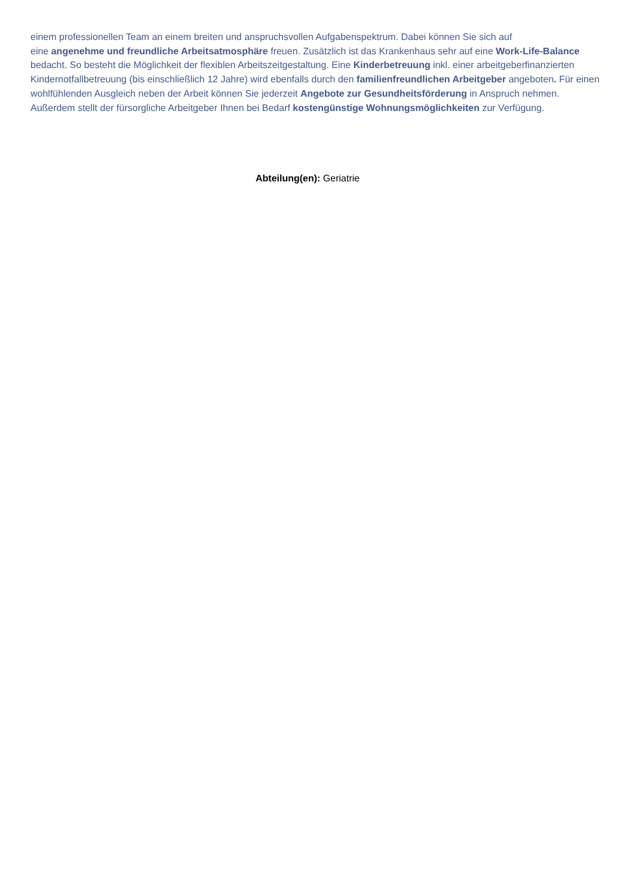einem professionellen Team an einem breiten und anspruchsvollen Aufgabenspektrum. Dabei können Sie sich auf
eine angenehme und freundliche Arbeitsatmosphäre freuen. Zusätzlich ist das Krankenhaus sehr auf eine Work-Life-Balance bedacht. So besteht die Möglichkeit der flexiblen Arbeitszeitgestaltung. Eine Kinderbetreuung inkl. einer arbeitgeberfinanzierten Kindernotfallbetreuung (bis einschließlich 12 Jahre) wird ebenfalls durch den familienfreundlichen Arbeitgeber angeboten. Für einen wohlfühlenden Ausgleich neben der Arbeit können Sie jederzeit Angebote zur Gesundheitsförderung in Anspruch nehmen. Außerdem stellt der fürsorgliche Arbeitgeber Ihnen bei Bedarf kostengünstige Wohnungsmöglichkeiten zur Verfügung.
Abteilung(en): Geriatrie